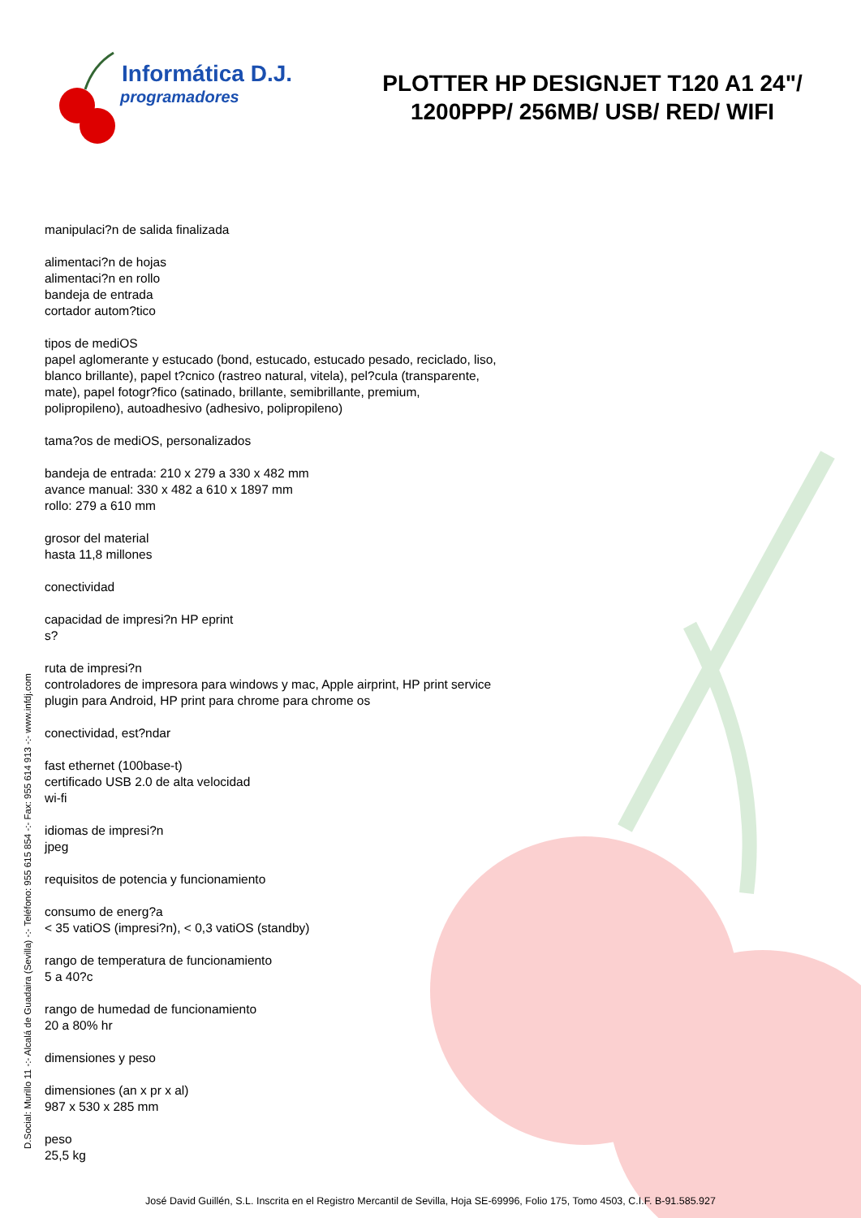Informática D.J.
programadores
PLOTTER HP DESIGNJET T120 A1 24"/ 1200PPP/ 256MB/ USB/ RED/ WIFI
manipulaci?n de salida finalizada
alimentaci?n de hojas
alimentaci?n en rollo
bandeja de entrada
cortador autom?tico
tipos de mediOS
papel aglomerante y estucado (bond, estucado, estucado pesado, reciclado, liso, blanco brillante), papel t?cnico (rastreo natural, vitela), pel?cula (transparente, mate), papel fotogr?fico (satinado, brillante, semibrillante, premium, polipropileno), autoadhesivo (adhesivo, polipropileno)
tama?os de mediOS, personalizados
bandeja de entrada: 210 x 279 a 330 x 482 mm
avance manual: 330 x 482 a 610 x 1897 mm
rollo: 279 a 610 mm
grosor del material
hasta 11,8 millones
conectividad
capacidad de impresi?n HP eprint
s?
ruta de impresi?n
controladores de impresora para windows y mac, Apple airprint, HP print service plugin para Android, HP print para chrome para chrome os
conectividad, est?ndar
fast ethernet (100base-t)
certificado USB 2.0 de alta velocidad
wi-fi
idiomas de impresi?n
jpeg
requisitos de potencia y funcionamiento
consumo de energ?a
< 35 vatiOS (impresi?n), < 0,3 vatiOS (standby)
rango de temperatura de funcionamiento
5 a 40?c
rango de humedad de funcionamiento
20 a 80% hr
dimensiones y peso
dimensiones (an x pr x al)
987 x 530 x 285 mm
peso
25,5 kg
D.Social: Murillo 11 -:- Alcalá de Guadaira (Sevilla) -:- Teléfono: 955 615 854 -:- Fax: 955 614 913 -:- www.infdj.com
José David Guillén, S.L. Inscrita en el Registro Mercantil de Sevilla, Hoja SE-69996, Folio 175, Tomo 4503, C.I.F. B-91.585.927